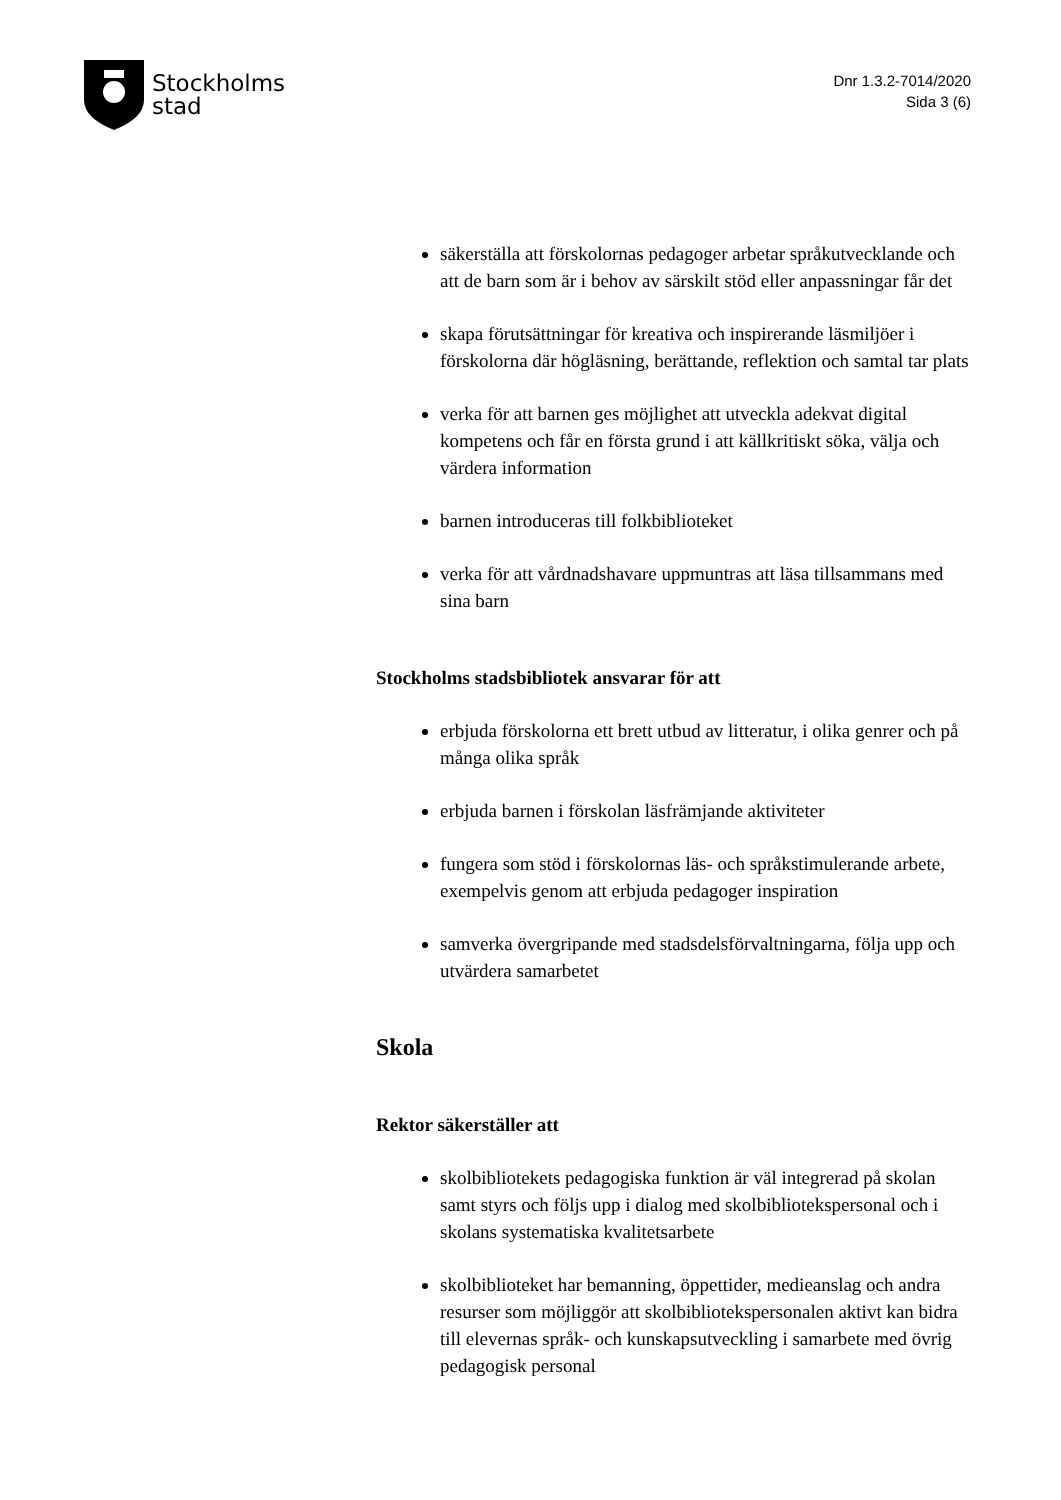Stockholms
stad
Dnr 1.3.2-7014/2020
Sida 3 (6)
säkerställa att förskolornas pedagoger arbetar språkutvecklande och att de barn som är i behov av särskilt stöd eller anpassningar får det
skapa förutsättningar för kreativa och inspirerande läsmiljöer i förskolorna där högläsning, berättande, reflektion och samtal tar plats
verka för att barnen ges möjlighet att utveckla adekvat digital kompetens och får en första grund i att källkritiskt söka, välja och värdera information
barnen introduceras till folkbiblioteket
verka för att vårdnadshavare uppmuntras att läsa tillsammans med sina barn
Stockholms stadsbibliotek ansvarar för att
erbjuda förskolorna ett brett utbud av litteratur, i olika genrer och på många olika språk
erbjuda barnen i förskolan läsfrämjande aktiviteter
fungera som stöd i förskolornas läs- och språkstimulerande arbete, exempelvis genom att erbjuda pedagoger inspiration
samverka övergripande med stadsdelsförvaltningarna, följa upp och utvärdera samarbetet
Skola
Rektor säkerställer att
skolbibliotekets pedagogiska funktion är väl integrerad på skolan samt styrs och följs upp i dialog med skolbibliotekspersonal och i skolans systematiska kvalitetsarbete
skolbiblioteket har bemanning, öppettider, medieanslag och andra resurser som möjliggör att skolbibliotekspersonalen aktivt kan bidra till elevernas språk- och kunskapsutveckling i samarbete med övrig pedagogisk personal